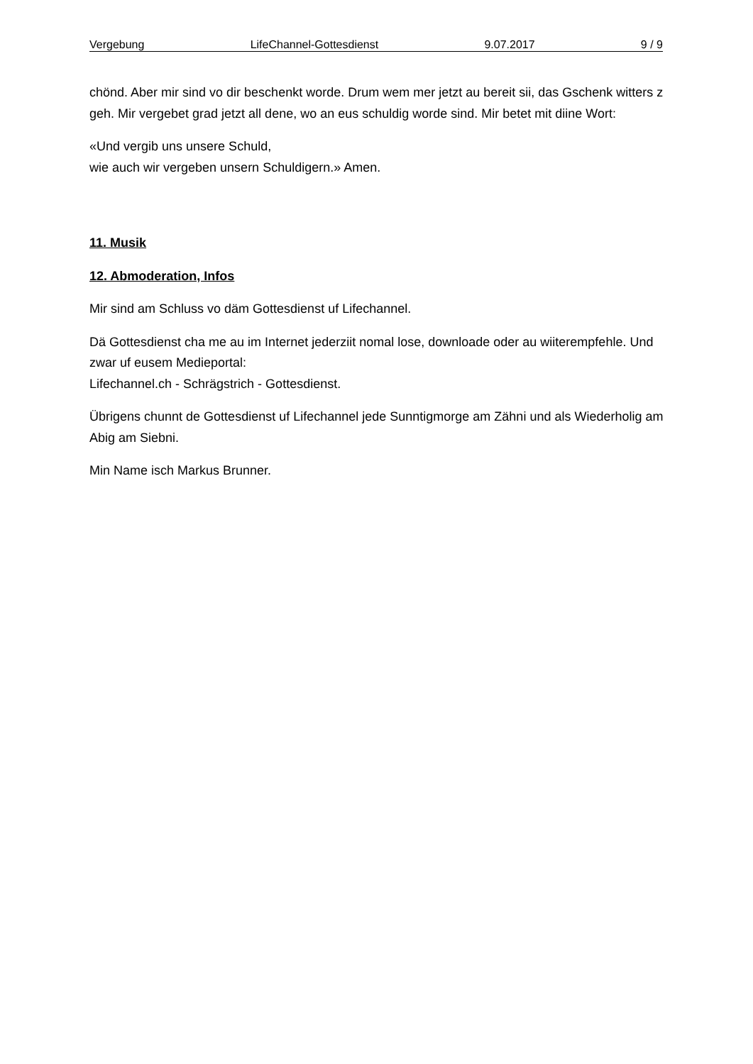Vergebung LifeChannel-Gottesdienst 9.07.2017 9 / 9
chönd. Aber mir sind vo dir beschenkt worde. Drum wem mer jetzt au bereit sii, das Gschenk witters z geh. Mir vergebet grad jetzt all dene, wo an eus schuldig worde sind. Mir betet mit diine Wort:
«Und vergib uns unsere Schuld,
wie auch wir vergeben unsern Schuldigern.» Amen.
11. Musik
12. Abmoderation, Infos
Mir sind am Schluss vo däm Gottesdienst uf Lifechannel.
Dä Gottesdienst cha me au im Internet jederziit nomal lose, downloade oder au wiiterempfehle. Und zwar uf eusem Medieportal:
Lifechannel.ch - Schrägstrich - Gottesdienst.
Übrigens chunnt de Gottesdienst uf Lifechannel jede Sunntigmorge am Zähni und als Wiederholig am Abig am Siebni.
Min Name isch Markus Brunner.